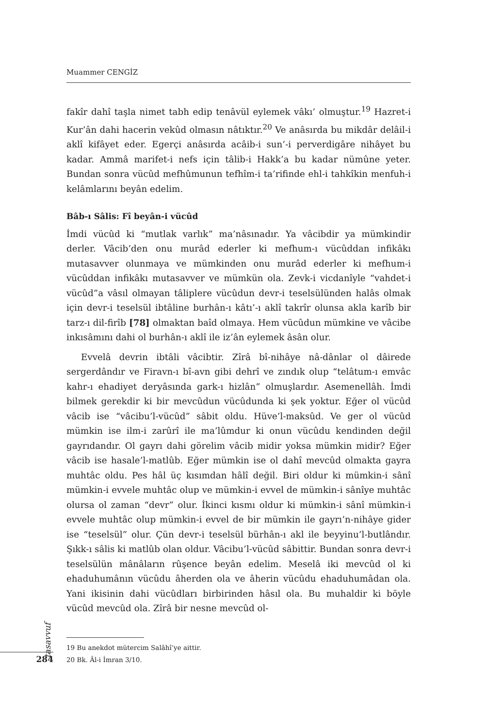Muammer CENGİZ
fakîr dahî taşla nimet tabh edip tenâvül eylemek vâkı’ olmuştur.<sup>19</sup> Hazret-i Kur’ân dahi hacerin vekûd olmasın nâtıktır.<sup>20</sup> Ve anâsırda bu mikdâr delâil-i aklî kifâyet eder. Egerçi anâsırda acâib-i sun’-i perverdigâre nihâyet bu kadar. Ammâ marifet-i nefs için tâlib-i Hakk’a bu kadar nümûne yeter. Bundan sonra vücûd mefhûmunun tefhîm-i ta’rifinde ehl-i tahkîkin menfuh-i kelâmlarını beyân edelim.
Bâb-ı Sâlis: Fî beyân-i vücûd
İmdi vücûd ki “mutlak varlık” ma’nâsınadır. Ya vâcibdir ya mümkindir derler. Vâcib’den onu murâd ederler ki mefhum-ı vücûddan infikâkı mutasavver olunmaya ve mümkinden onu murâd ederler ki mefhum-i vücûddan infikâkı mutasavver ve mümkün ola. Zevk-i vicdanîyle “vahdet-i vücûd”a vâsıl olmayan tâliplere vücûdun devr-i teselsülünden halâs olmak için devr-i teselsül ibtâline burhân-ı kâtı’-ı aklî takrîr olunsa akla karîb bir tarz-ı dil-firîb [78] olmaktan baîd olmaya. Hem vücûdun mümkine ve vâcibe inkısâmını dahi ol burhân-ı aklî ile iz’ân eylemek âsân olur.
Evvelâ devrin ibtâli vâcibtir. Zîrâ bî-nihâye nâ-dânlar ol dâirede sergerdândır ve Firavn-ı bî-avn gibi dehrî ve zındık olup “telâtum-ı emvâc kahr-ı ehadiyet deryâsında gark-ı hizlân” olmuşlardır. Asemenellâh. İmdi bilmek gerekdir ki bir mevcûdun vücûdunda ki şek yoktur. Eğer ol vücûd vâcib ise “vâcibu’l-vücûd” sâbit oldu. Hüve’l-maksûd. Ve ger ol vücûd mümkin ise ilm-i zarûrî ile ma’lûmdur ki onun vücûdu kendinden değil gayrıdandır. Ol gayrı dahi görelim vâcib midir yoksa mümkin midir? Eğer vâcib ise hasale’l-matlûb. Eğer mümkin ise ol dahî mevcûd olmakta gayra muhtâc oldu. Pes hâl üç kısımdan hâlî değil. Biri oldur ki mümkin-i sânî mümkin-i evvele muhtâc olup ve mümkin-i evvel de mümkin-i sânîye muhtâc olursa ol zaman “devr” olur. İkinci kısmı oldur ki mümkin-i sânî mümkin-i evvele muhtâc olup mümkin-i evvel de bir mümkin ile gayrı’n-nihâye gider ise “teselsül” olur. Çün devr-i teselsül bürhân-ı akl ile beyyinu’l-butlândır. Şıkk-ı sâlis ki matlûb olan oldur. Vâcibu’l-vücûd sâbittir. Bundan sonra devr-i teselsülün mânâların rûşence beyân edelim. Meselâ iki mevcûd ol ki ehaduhumânın vücûdu âherden ola ve âherin vücûdu ehaduhumâdan ola. Yani ikisinin dahi vücûdları birbirinden hâsıl ola. Bu muhaldir ki böyle vücûd mevcûd ola. Zîrâ bir nesne mevcûd ol-
19 Bu anekdot mütercim Salâhî’ye aittir.
20 Bk. Âl-i İmran 3/10.
tasavvuf
284